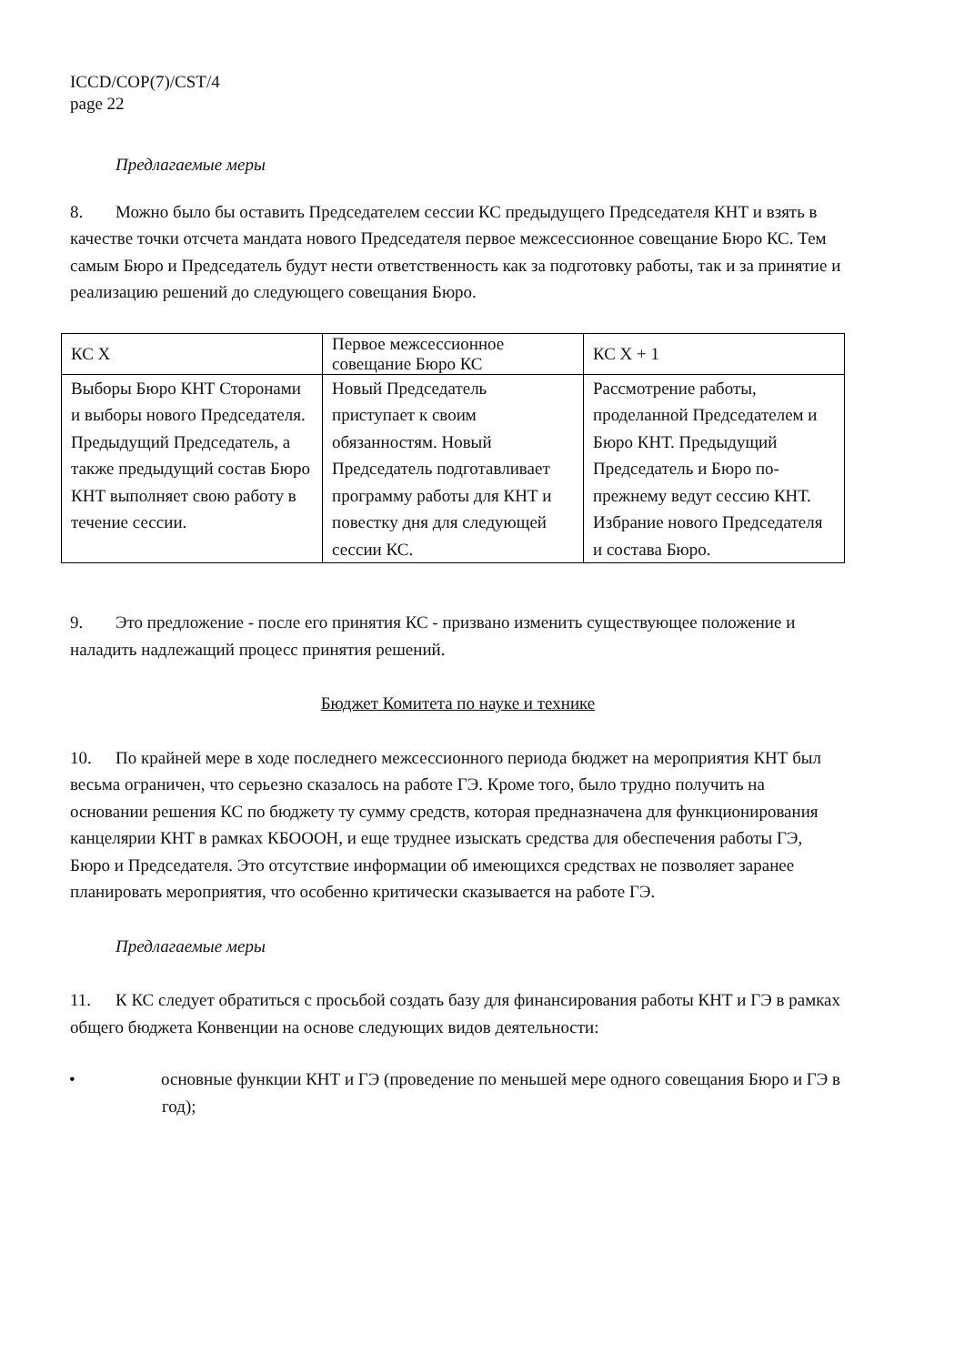ICCD/COP(7)/CST/4
page 22
Предлагаемые меры
8. Можно было бы оставить Председателем сессии КС предыдущего Председателя КНТ и взять в качестве точки отсчета мандата нового Председателя первое межсессионное совещание Бюро КС. Тем самым Бюро и Председатель будут нести ответственность как за подготовку работы, так и за принятие и реализацию решений до следующего совещания Бюро.
| КС X | Первое межсессионное совещание Бюро КС | КС X + 1 |
| Выборы Бюро КНТ Сторонами и выборы нового Председателя. Предыдущий Председатель, а также предыдущий состав Бюро КНТ выполняет свою работу в течение сессии. | Новый Председатель приступает к своим обязанностям. Новый Председатель подготавливает программу работы для КНТ и повестку дня для следующей сессии КС. | Рассмотрение работы, проделанной Председателем и Бюро КНТ. Предыдущий Председатель и Бюро по-прежнему ведут сессию КНТ. Избрание нового Председателя и состава Бюро. |
9. Это предложение - после его принятия КС - призвано изменить существующее положение и наладить надлежащий процесс принятия решений.
Бюджет Комитета по науке и технике
10. По крайней мере в ходе последнего межсессионного периода бюджет на мероприятия КНТ был весьма ограничен, что серьезно сказалось на работе ГЭ. Кроме того, было трудно получить на основании решения КС по бюджету ту сумму средств, которая предназначена для функционирования канцелярии КНТ в рамках КБОООН, и еще труднее изыскать средства для обеспечения работы ГЭ, Бюро и Председателя. Это отсутствие информации об имеющихся средствах не позволяет заранее планировать мероприятия, что особенно критически сказывается на работе ГЭ.
Предлагаемые меры
11. К КС следует обратиться с просьбой создать базу для финансирования работы КНТ и ГЭ в рамках общего бюджета Конвенции на основе следующих видов деятельности:
• основные функции КНТ и ГЭ (проведение по меньшей мере одного совещания Бюро и ГЭ в год);